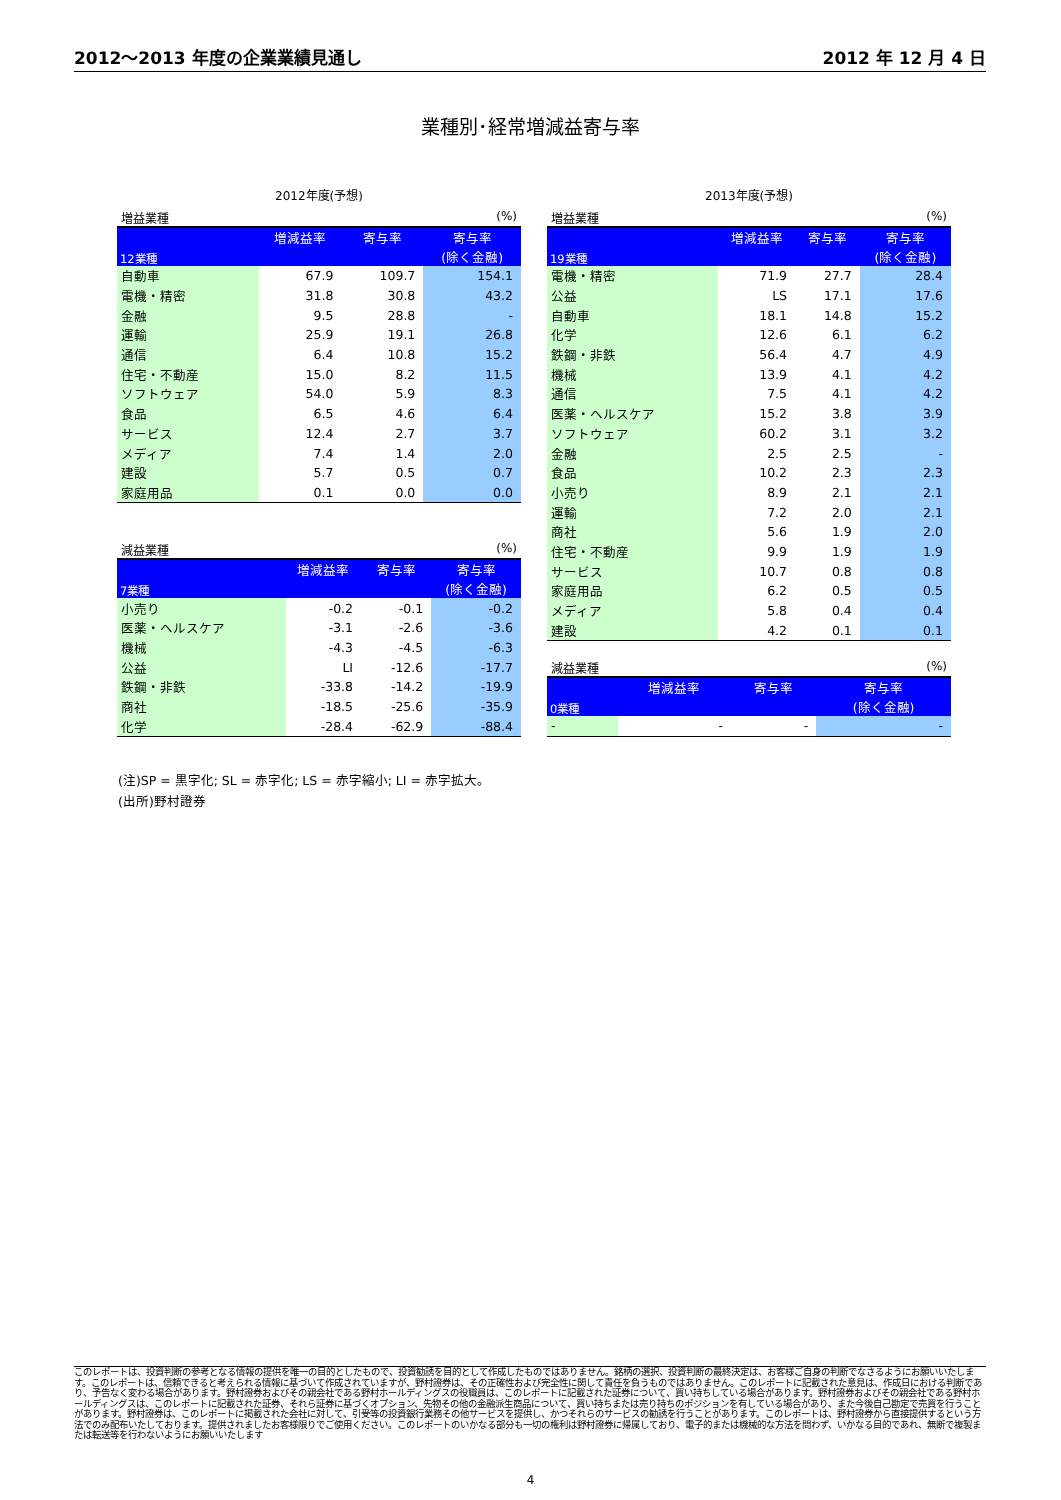2012～2013 年度の企業業績見通し 2012 年 12 月 4 日
業種別･経常増減益寄与率
2012年度(予想)
増益業種 (%)
| 12業種 | 増減益率 | 寄与率 | 寄与率 |
| --- | --- | --- | --- |
| | | | (除く金融) |
| 自動車 | 67.9 | 109.7 | 154.1 |
| 電機・精密 | 31.8 | 30.8 | 43.2 |
| 金融 | 9.5 | 28.8 | - |
| 運輸 | 25.9 | 19.1 | 26.8 |
| 通信 | 6.4 | 10.8 | 15.2 |
| 住宅・不動産 | 15.0 | 8.2 | 11.5 |
| ソフトウェア | 54.0 | 5.9 | 8.3 |
| 食品 | 6.5 | 4.6 | 6.4 |
| サービス | 12.4 | 2.7 | 3.7 |
| メディア | 7.4 | 1.4 | 2.0 |
| 建設 | 5.7 | 0.5 | 0.7 |
| 家庭用品 | 0.1 | 0.0 | 0.0 |
減益業種 (%)
| 7業種 | 増減益率 | 寄与率 | 寄与率 |
| --- | --- | --- | --- |
| | | | (除く金融) |
| 小売り | -0.2 | -0.1 | -0.2 |
| 医薬・ヘルスケア | -3.1 | -2.6 | -3.6 |
| 機械 | -4.3 | -4.5 | -6.3 |
| 公益 | LI | -12.6 | -17.7 |
| 鉄鋼・非鉄 | -33.8 | -14.2 | -19.9 |
| 商社 | -18.5 | -25.6 | -35.9 |
| 化学 | -28.4 | -62.9 | -88.4 |
2013年度(予想)
増益業種 (%)
| 19業種 | 増減益率 | 寄与率 | 寄与率 |
| --- | --- | --- | --- |
| | | | (除く金融) |
| 電機・精密 | 71.9 | 27.7 | 28.4 |
| 公益 | LS | 17.1 | 17.6 |
| 自動車 | 18.1 | 14.8 | 15.2 |
| 化学 | 12.6 | 6.1 | 6.2 |
| 鉄鋼・非鉄 | 56.4 | 4.7 | 4.9 |
| 機械 | 13.9 | 4.1 | 4.2 |
| 通信 | 7.5 | 4.1 | 4.2 |
| 医薬・ヘルスケア | 15.2 | 3.8 | 3.9 |
| ソフトウェア | 60.2 | 3.1 | 3.2 |
| 金融 | 2.5 | 2.5 | - |
| 食品 | 10.2 | 2.3 | 2.3 |
| 小売り | 8.9 | 2.1 | 2.1 |
| 運輸 | 7.2 | 2.0 | 2.1 |
| 商社 | 5.6 | 1.9 | 2.0 |
| 住宅・不動産 | 9.9 | 1.9 | 1.9 |
| サービス | 10.7 | 0.8 | 0.8 |
| 家庭用品 | 6.2 | 0.5 | 0.5 |
| メディア | 5.8 | 0.4 | 0.4 |
| 建設 | 4.2 | 0.1 | 0.1 |
減益業種 (%)
| 0業種 | 増減益率 | 寄与率 | 寄与率 |
| --- | --- | --- | --- |
| | | | (除く金融) |
| - | - | - | - |
(注)SP = 黒字化; SL = 赤字化; LS = 赤字縮小; LI = 赤字拡大。
(出所)野村證券
このレポートは、投資判断の参考となる情報の提供を唯一の目的としたもので、投資勧誘を目的として作成したものではありません。銘柄の選択、投資判断の最終決定は、お客様ご自身の判断でなさるようにお願いいたします。このレポートは、信頼できると考えられる情報に基づいて作成されていますが、野村證券は、その正確性および完全性に関して責任を負うものではありません。このレポートに記載された意見は、作成日における判断であり、予告なく変わる場合があります。野村證券およびその親会社である野村ホールディングスの役職員は、このレポートに記載された証券について、買い持ちしている場合があります。野村證券およびその親会社である野村ホールディングスは、このレポートに記載された証券、それら証券に基づくオプション、先物その他の金融派生商品について、買い持ちまたは売り持ちのポジションを有している場合があり、また今後自己勘定で売買を行うことがあります。野村證券は、このレポートに掲載された会社に対して、引受等の投資銀行業務その他サービスを提供し、かつそれらのサービスの勧誘を行うことがあります。このレポートは、野村證券から直接提供するという方法でのみ配布いたしております。提供されましたお客様限りでご使用ください。このレポートのいかなる部分も一切の権利は野村證券に帰属しており、電子的または機械的な方法を問わず、いかなる目的であれ、無断で複製または転送等を行わないようにお願いいたします
4